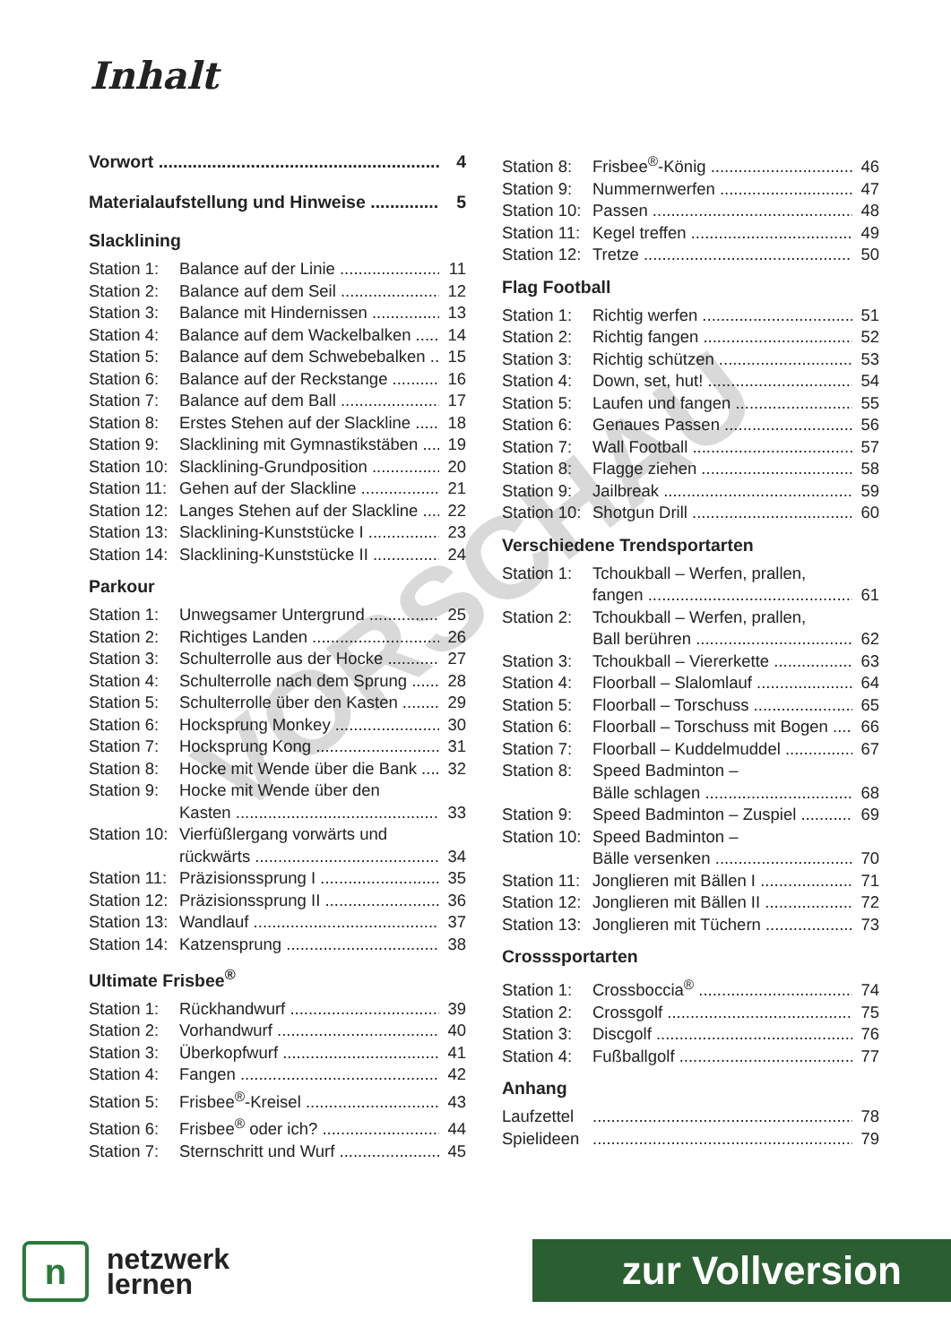Inhalt
VORSCHAU
Vorwort 4
Materialaufstellung und Hinweise 5
Slacklining
Station 1: Balance auf der Linie 11
Station 2: Balance auf dem Seil 12
Station 3: Balance mit Hindernissen 13
Station 4: Balance auf dem Wackelbalken 14
Station 5: Balance auf dem Schwebebalken 15
Station 6: Balance auf der Reckstange 16
Station 7: Balance auf dem Ball 17
Station 8: Erstes Stehen auf der Slackline 18
Station 9: Slacklining mit Gymnastikstäben 19
Station 10: Slacklining-Grundposition 20
Station 11: Gehen auf der Slackline 21
Station 12: Langes Stehen auf der Slackline 22
Station 13: Slacklining-Kunststücke I 23
Station 14: Slacklining-Kunststücke II 24
Parkour
Station 1: Unwegsamer Untergrund 25
Station 2: Richtiges Landen 26
Station 3: Schulterrolle aus der Hocke 27
Station 4: Schulterrolle nach dem Sprung 28
Station 5: Schulterrolle über den Kasten 29
Station 6: Hocksprung Monkey 30
Station 7: Hocksprung Kong 31
Station 8: Hocke mit Wende über die Bank 32
Station 9: Hocke mit Wende über den
Kasten 33
Station 10: Vierfüßlergang vorwärts und
rückwärts 34
Station 11: Präzisionssprung I 35
Station 12: Präzisionssprung II 36
Station 13: Wandlauf 37
Station 14: Katzensprung 38
Ultimate Frisbee<sup>®</sup>
Station 1: Rückhandwurf 39
Station 2: Vorhandwurf 40
Station 3: Überkopfwurf 41
Station 4: Fangen 42
Station 5: Frisbee<sup>®</sup>-Kreisel 43
Station 6: Frisbee<sup>®</sup> oder ich? 44
Station 7: Sternschritt und Wurf 45
Station 8: Frisbee<sup>®</sup>-König 46
Station 9: Nummernwerfen 47
Station 10: Passen 48
Station 11: Kegel treffen 49
Station 12: Tretze 50
Flag Football
Station 1: Richtig werfen 51
Station 2: Richtig fangen 52
Station 3: Richtig schützen 53
Station 4: Down, set, hut! 54
Station 5: Laufen und fangen 55
Station 6: Genaues Passen 56
Station 7: Wall Football 57
Station 8: Flagge ziehen 58
Station 9: Jailbreak 59
Station 10: Shotgun Drill 60
Verschiedene Trendsportarten
Station 1: Tchoukball – Werfen, prallen,
fangen 61
Station 2: Tchoukball – Werfen, prallen,
Ball berühren 62
Station 3: Tchoukball – Viererkette 63
Station 4: Floorball – Slalomlauf 64
Station 5: Floorball – Torschuss 65
Station 6: Floorball – Torschuss mit Bogen 66
Station 7: Floorball – Kuddelmuddel 67
Station 8: Speed Badminton –
Bälle schlagen 68
Station 9: Speed Badminton – Zuspiel 69
Station 10: Speed Badminton –
Bälle versenken 70
Station 11: Jonglieren mit Bällen I 71
Station 12: Jonglieren mit Bällen II 72
Station 13: Jonglieren mit Tüchern 73
Crosssportarten
Station 1: Crossboccia<sup>®</sup> 74
Station 2: Crossgolf 75
Station 3: Discgolf 76
Station 4: Fußballgolf 77
Anhang
Laufzettel 78
Spielideen 79
n
netzwerk
lernen
zur Vollversion